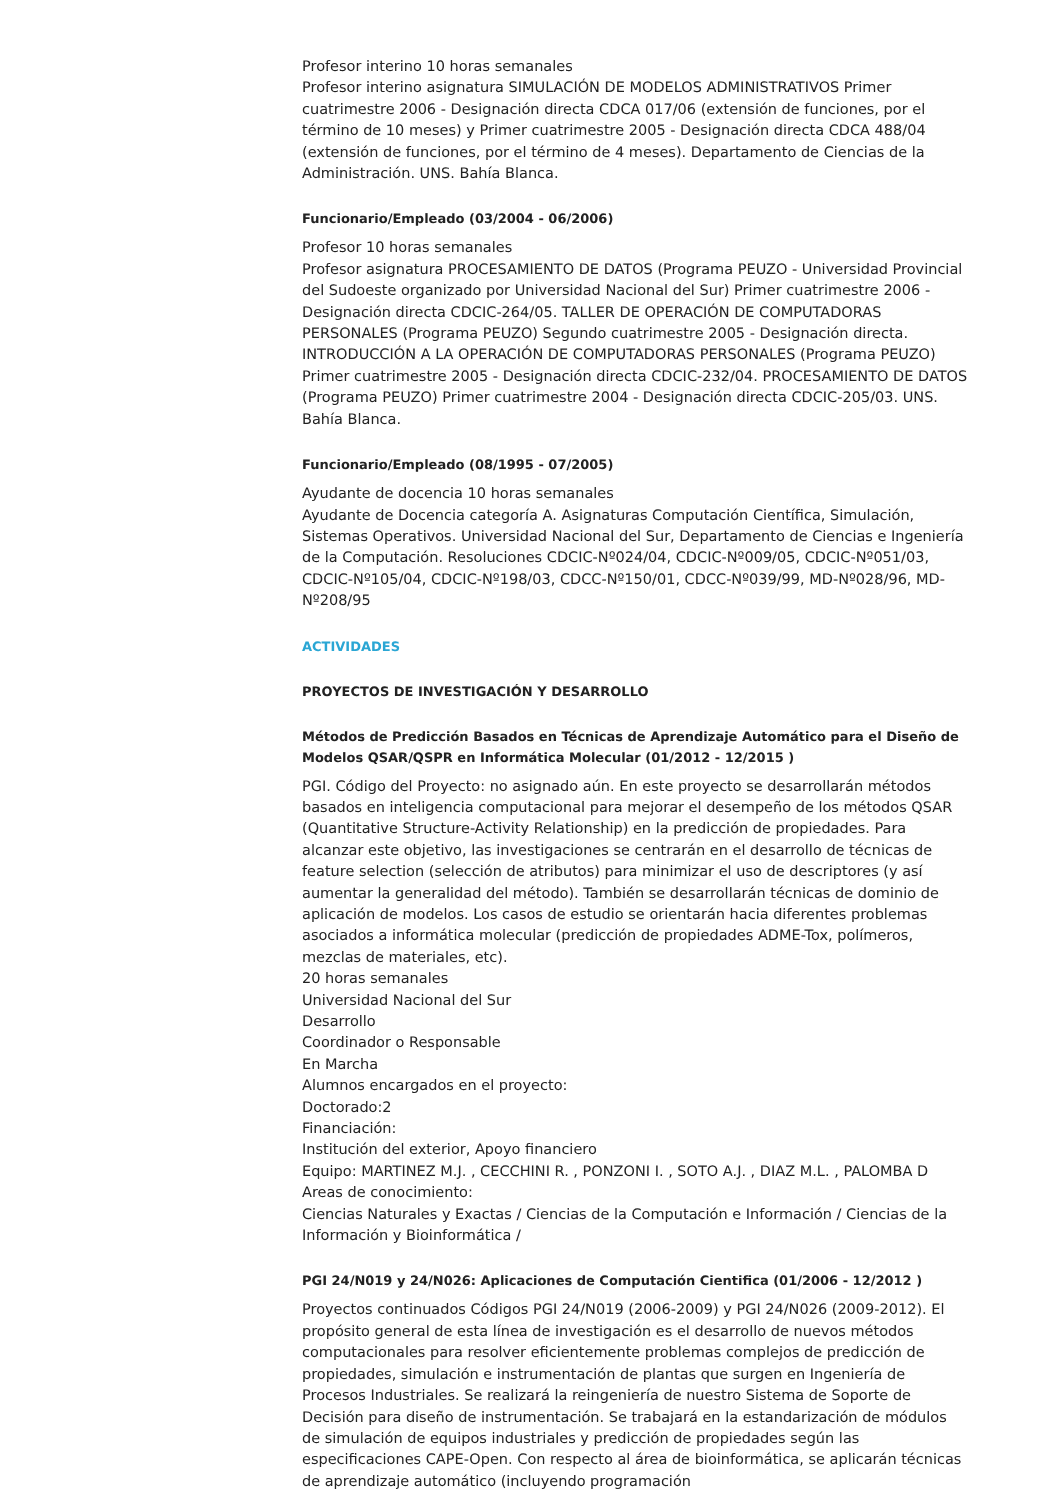Profesor interino 10 horas semanales
Profesor interino asignatura SIMULACIÓN DE MODELOS ADMINISTRATIVOS Primer cuatrimestre 2006 - Designación directa CDCA 017/06 (extensión de funciones, por el término de 10 meses) y Primer cuatrimestre 2005 - Designación directa CDCA 488/04 (extensión de funciones, por el término de 4 meses). Departamento de Ciencias de la Administración. UNS. Bahía Blanca.
Funcionario/Empleado (03/2004 - 06/2006)
Profesor 10 horas semanales
Profesor asignatura PROCESAMIENTO DE DATOS (Programa PEUZO - Universidad Provincial del Sudoeste organizado por Universidad Nacional del Sur) Primer cuatrimestre 2006 - Designación directa CDCIC-264/05. TALLER DE OPERACIÓN DE COMPUTADORAS PERSONALES (Programa PEUZO) Segundo cuatrimestre 2005 - Designación directa. INTRODUCCIÓN A LA OPERACIÓN DE COMPUTADORAS PERSONALES (Programa PEUZO) Primer cuatrimestre 2005 - Designación directa CDCIC-232/04. PROCESAMIENTO DE DATOS (Programa PEUZO) Primer cuatrimestre 2004 - Designación directa CDCIC-205/03. UNS. Bahía Blanca.
Funcionario/Empleado (08/1995 - 07/2005)
Ayudante de docencia 10 horas semanales
Ayudante de Docencia categoría A. Asignaturas Computación Científica, Simulación, Sistemas Operativos. Universidad Nacional del Sur, Departamento de Ciencias e Ingeniería de la Computación. Resoluciones CDCIC-Nº024/04, CDCIC-Nº009/05, CDCIC-Nº051/03, CDCIC-Nº105/04, CDCIC-Nº198/03, CDCC-Nº150/01, CDCC-Nº039/99, MD-Nº028/96, MD-Nº208/95
ACTIVIDADES
PROYECTOS DE INVESTIGACIÓN Y DESARROLLO
Métodos de Predicción Basados en Técnicas de Aprendizaje Automático para el Diseño de Modelos QSAR/QSPR en Informática Molecular (01/2012 - 12/2015 )
PGI. Código del Proyecto: no asignado aún. En este proyecto se desarrollarán métodos basados en inteligencia computacional para mejorar el desempeño de los métodos QSAR (Quantitative Structure-Activity Relationship) en la predicción de propiedades. Para alcanzar este objetivo, las investigaciones se centrarán en el desarrollo de técnicas de feature selection (selección de atributos) para minimizar el uso de descriptores (y así aumentar la generalidad del método). También se desarrollarán técnicas de dominio de aplicación de modelos. Los casos de estudio se orientarán hacia diferentes problemas asociados a informática molecular (predicción de propiedades ADME-Tox, polímeros, mezclas de materiales, etc).
20 horas semanales
Universidad Nacional del Sur
Desarrollo
Coordinador o Responsable
En Marcha
Alumnos encargados en el proyecto:
Doctorado:2
Financiación:
Institución del exterior, Apoyo financiero
Equipo: MARTINEZ M.J. , CECCHINI R. , PONZONI I. , SOTO A.J. , DIAZ M.L. , PALOMBA D
Areas de conocimiento:
Ciencias Naturales y Exactas / Ciencias de la Computación e Información / Ciencias de la Información y Bioinformática /
PGI 24/N019 y 24/N026: Aplicaciones de Computación Cientifica (01/2006 - 12/2012 )
Proyectos continuados Códigos PGI 24/N019 (2006-2009) y PGI 24/N026 (2009-2012). El propósito general de esta línea de investigación es el desarrollo de nuevos métodos computacionales para resolver eficientemente problemas complejos de predicción de propiedades, simulación e instrumentación de plantas que surgen en Ingeniería de Procesos Industriales. Se realizará la reingeniería de nuestro Sistema de Soporte de Decisión para diseño de instrumentación. Se trabajará en la estandarización de módulos de simulación de equipos industriales y predicción de propiedades según las especificaciones CAPE-Open. Con respecto al área de bioinformática, se aplicarán técnicas de aprendizaje automático (incluyendo programación